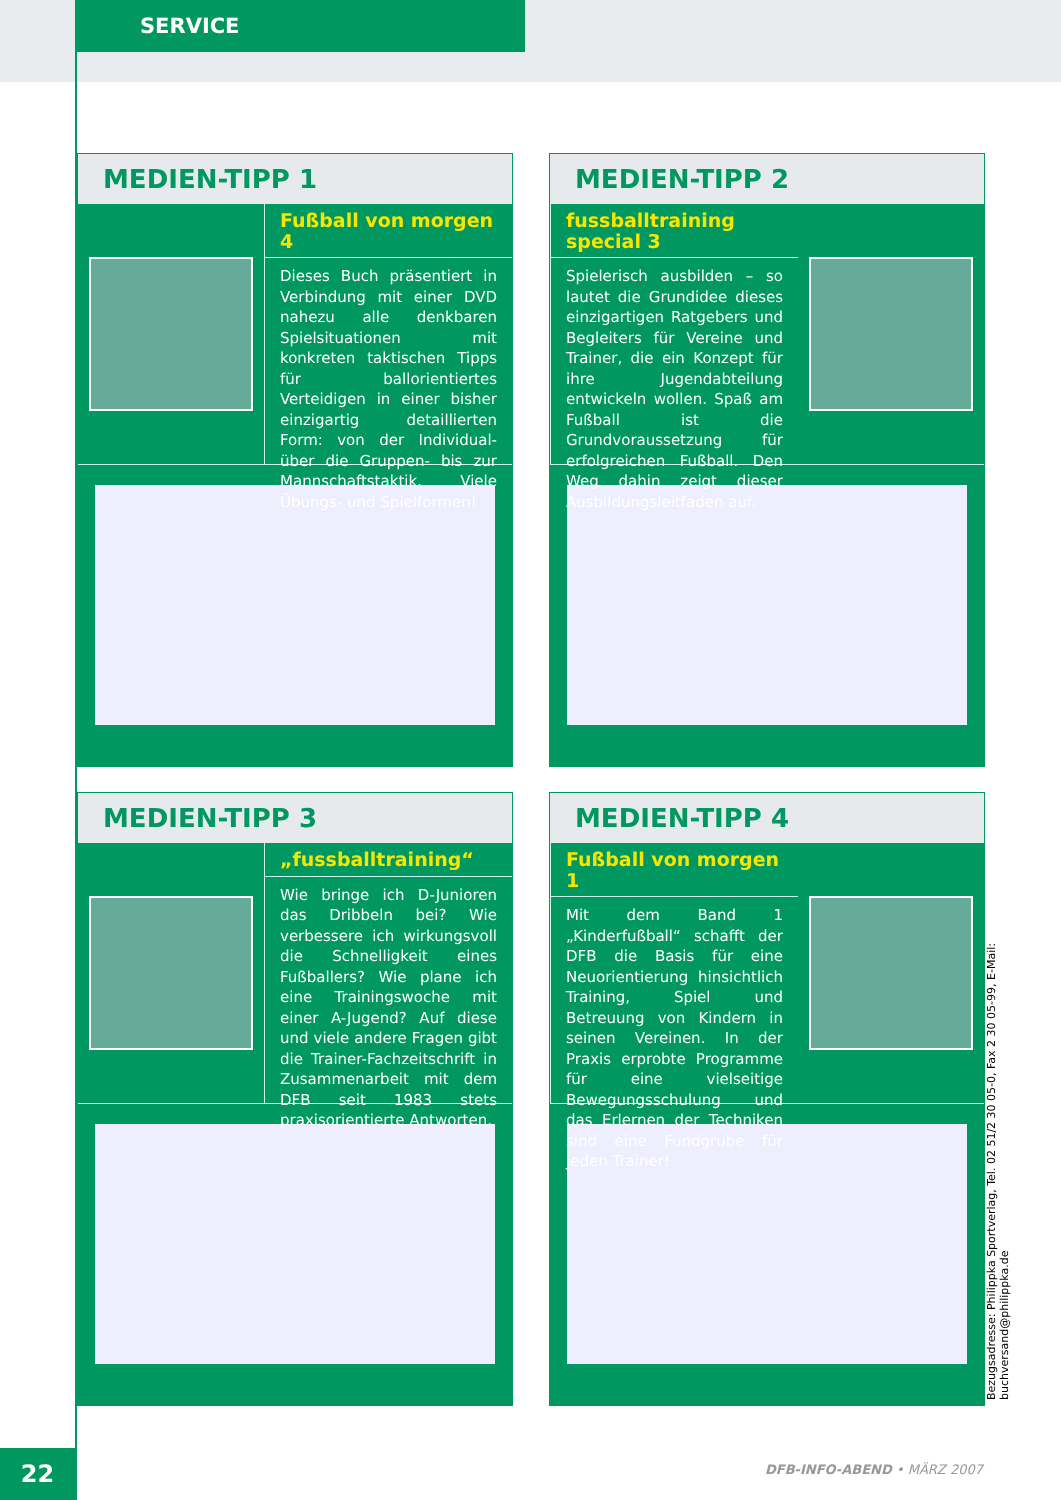SERVICE
MEDIEN-TIPP 1
Fußball von morgen 4
Dieses Buch präsentiert in Verbindung mit einer DVD nahezu alle denkbaren Spielsituationen mit konkreten taktischen Tipps für ballorientiertes Verteidigen in einer bisher einzigartig detaillierten Form: von der Individual- über die Gruppen- bis zur Mannschaftstaktik. Viele Übungs- und Spielformen!
MEDIEN-TIPP 2
fussballtraining special 3
Spielerisch ausbilden – so lautet die Grundidee dieses einzigartigen Ratgebers und Begleiters für Vereine und Trainer, die ein Konzept für ihre Jugendabteilung entwickeln wollen. Spaß am Fußball ist die Grundvoraussetzung für erfolgreichen Fußball. Den Weg dahin zeigt dieser Ausbildungsleitfaden auf.
MEDIEN-TIPP 3
„fussballtraining“
Wie bringe ich D-Junioren das Dribbeln bei? Wie verbessere ich wirkungsvoll die Schnelligkeit eines Fußballers? Wie plane ich eine Trainingswoche mit einer A-Jugend? Auf diese und viele andere Fragen gibt die Trainer-Fachzeitschrift in Zusammenarbeit mit dem DFB seit 1983 stets praxisorientierte Antworten.
MEDIEN-TIPP 4
Fußball von morgen 1
Mit dem Band 1 „Kinderfußball“ schafft der DFB die Basis für eine Neuorientierung hinsichtlich Training, Spiel und Betreuung von Kindern in seinen Vereinen. In der Praxis erprobte Programme für eine vielseitige Bewegungsschulung und das Erlernen der Techniken sind eine Fundgrube für jeden Trainer!
Bezugsadresse: Philippka Sportverlag, Tel. 02 51/2 30 05-0, Fax 2 30 05-99, E-Mail: buchversand@philippka.de
22 DFB-INFO-ABEND • MÄRZ 2007